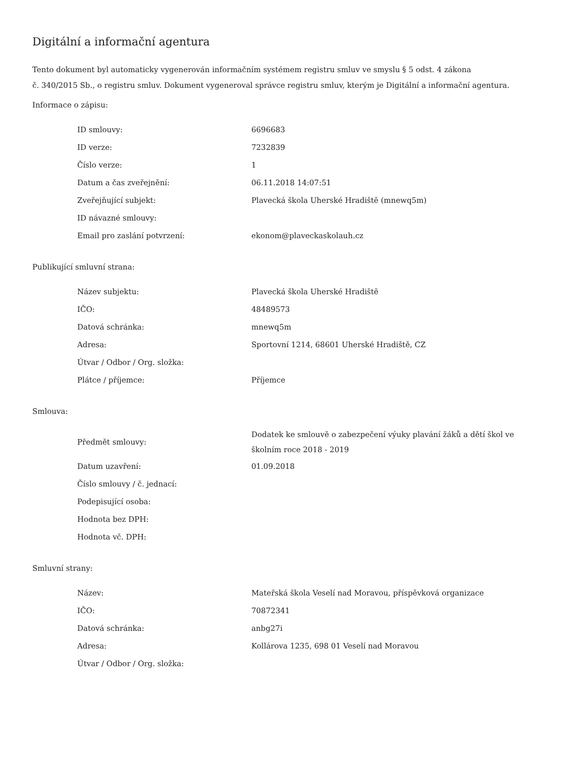Digitální a informační agentura
Tento dokument byl automaticky vygenerován informačním systémem registru smluv ve smyslu § 5 odst. 4 zákona
č. 340/2015 Sb., o registru smluv. Dokument vygeneroval správce registru smluv, kterým je Digitální a informační agentura.
Informace o zápisu:
| ID smlouvy: | 6696683 |
| ID verze: | 7232839 |
| Číslo verze: | 1 |
| Datum a čas zveřejnění: | 06.11.2018 14:07:51 |
| Zveřejňující subjekt: | Plavecká škola Uherské Hradiště (mnewq5m) |
| ID návazné smlouvy: | |
| Email pro zaslání potvrzení: | ekonom@plaveckaskolauh.cz |
Publikující smluvní strana:
| Název subjektu: | Plavecká škola Uherské Hradiště |
| IČO: | 48489573 |
| Datová schránka: | mnewq5m |
| Adresa: | Sportovní 1214, 68601 Uherské Hradiště, CZ |
| Útvar / Odbor / Org. složka: | |
| Plátce / příjemce: | Příjemce |
Smlouva:
| Předmět smlouvy: | Dodatek ke smlouvě o zabezpečení výuky plavání žáků a dětí škol ve školním roce 2018 - 2019 |
| Datum uzavření: | 01.09.2018 |
| Číslo smlouvy / č. jednací: | |
| Podepisující osoba: | |
| Hodnota bez DPH: | |
| Hodnota vč. DPH: | |
Smluvní strany:
| Název: | Mateřská škola Veselí nad Moravou, příspěvková organizace |
| IČO: | 70872341 |
| Datová schránka: | anbg27i |
| Adresa: | Kollárova 1235, 698 01 Veselí nad Moravou |
| Útvar / Odbor / Org. složka: | |